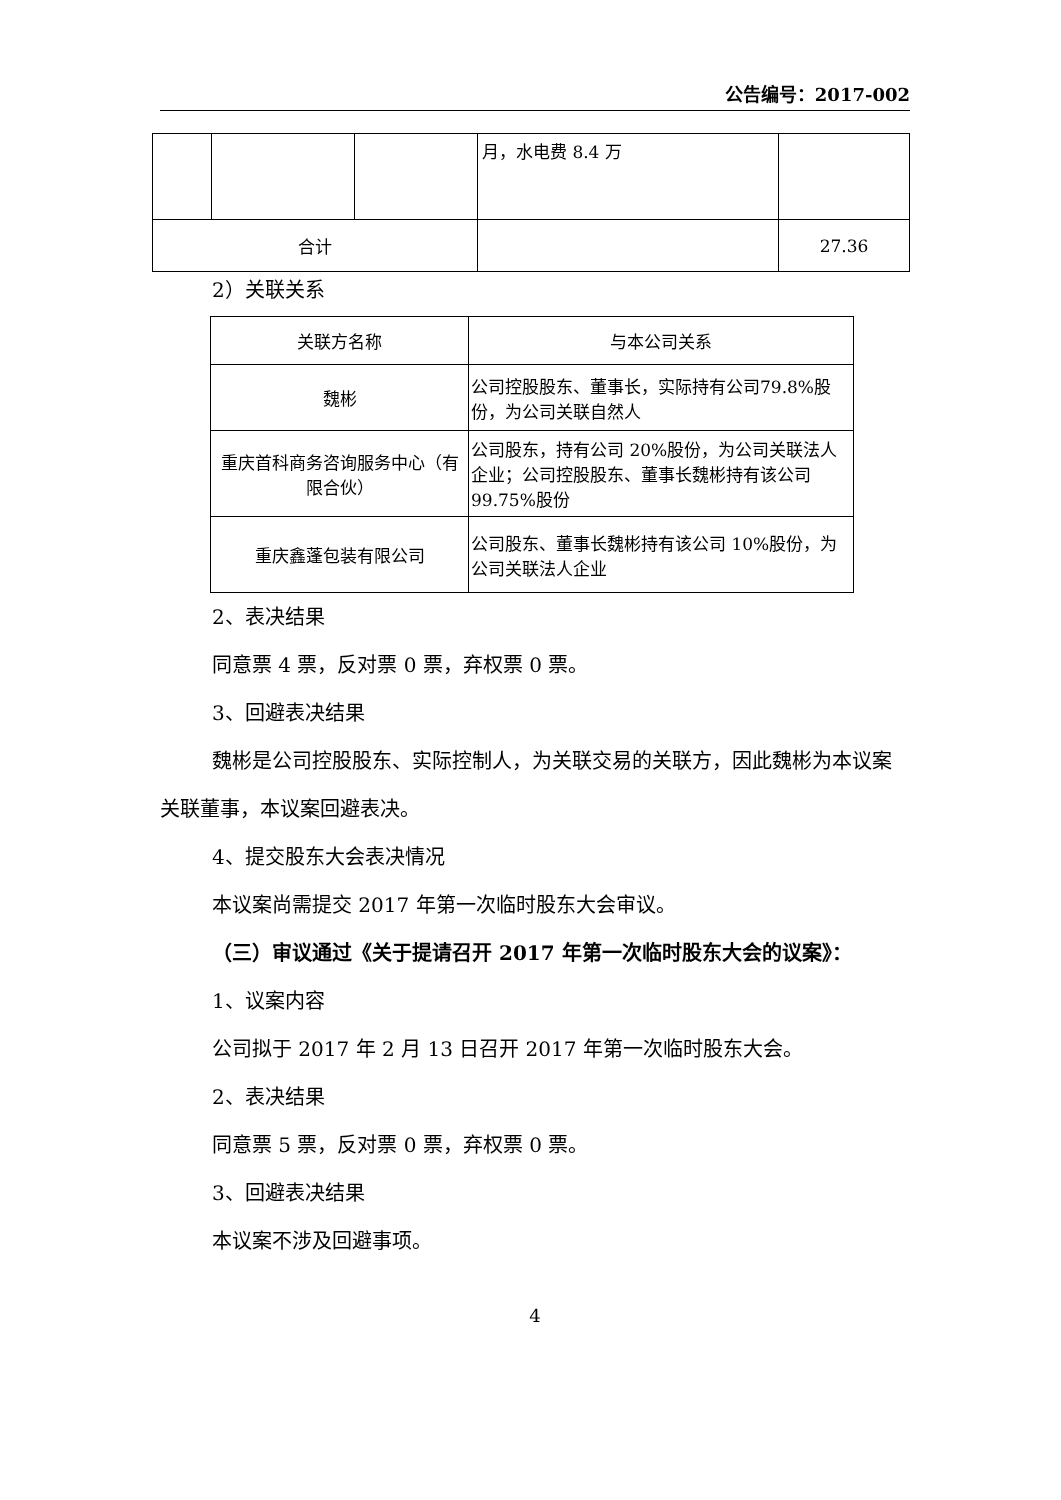公告编号：2017-002
| | | | 月，水电费 8.4 万 | |
| 合计 | | | | 27.36 |
2）关联关系
| 关联方名称 | 与本公司关系 |
| 魏彬 | 公司控股股东、董事长，实际持有公司79.8%股份，为公司关联自然人 |
| 重庆首科商务咨询服务中心（有限合伙） | 公司股东，持有公司 20%股份，为公司关联法人企业；公司控股股东、董事长魏彬持有该公司 99.75%股份 |
| 重庆鑫蓬包装有限公司 | 公司股东、董事长魏彬持有该公司 10%股份，为公司关联法人企业 |
2、表决结果
同意票 4 票，反对票 0 票，弃权票 0 票。
3、回避表决结果
魏彬是公司控股股东、实际控制人，为关联交易的关联方，因此魏彬为本议案关联董事，本议案回避表决。
4、提交股东大会表决情况
本议案尚需提交 2017 年第一次临时股东大会审议。
（三）审议通过《关于提请召开 2017 年第一次临时股东大会的议案》：
1、议案内容
公司拟于 2017 年 2 月 13 日召开 2017 年第一次临时股东大会。
2、表决结果
同意票 5 票，反对票 0 票，弃权票 0 票。
3、回避表决结果
本议案不涉及回避事项。
4